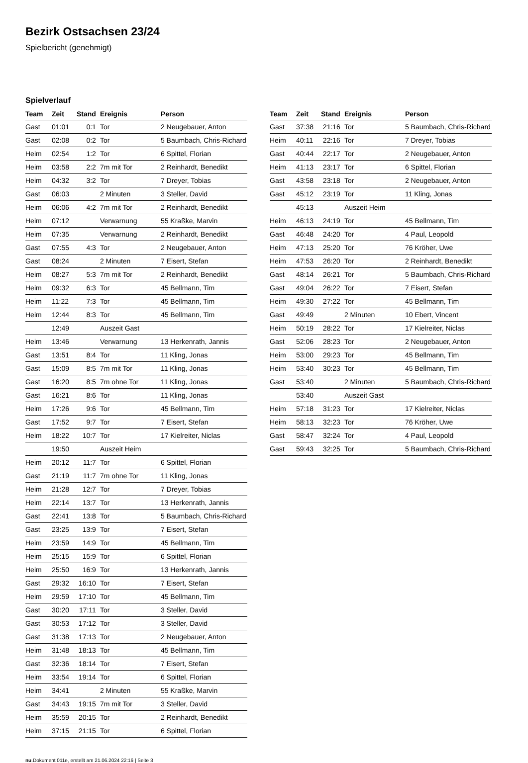Bezirk Ostsachsen 23/24
Spielbericht (genehmigt)
Spielverlauf
| Team | Zeit | Stand | Ereignis | Person |
| --- | --- | --- | --- | --- |
| Gast | 01:01 | 0:1 | Tor | 2 Neugebauer, Anton |
| Gast | 02:08 | 0:2 | Tor | 5 Baumbach, Chris-Richard |
| Heim | 02:54 | 1:2 | Tor | 6 Spittel, Florian |
| Heim | 03:58 | 2:2 | 7m mit Tor | 2 Reinhardt, Benedikt |
| Heim | 04:32 | 3:2 | Tor | 7 Dreyer, Tobias |
| Gast | 06:03 | | 2 Minuten | 3 Steller, David |
| Heim | 06:06 | 4:2 | 7m mit Tor | 2 Reinhardt, Benedikt |
| Heim | 07:12 | | Verwarnung | 55 Kraßke, Marvin |
| Heim | 07:35 | | Verwarnung | 2 Reinhardt, Benedikt |
| Gast | 07:55 | 4:3 | Tor | 2 Neugebauer, Anton |
| Gast | 08:24 | | 2 Minuten | 7 Eisert, Stefan |
| Heim | 08:27 | 5:3 | 7m mit Tor | 2 Reinhardt, Benedikt |
| Heim | 09:32 | 6:3 | Tor | 45 Bellmann, Tim |
| Heim | 11:22 | 7:3 | Tor | 45 Bellmann, Tim |
| Heim | 12:44 | 8:3 | Tor | 45 Bellmann, Tim |
| | 12:49 | | Auszeit Gast | |
| Heim | 13:46 | | Verwarnung | 13 Herkenrath, Jannis |
| Gast | 13:51 | 8:4 | Tor | 11 Kling, Jonas |
| Gast | 15:09 | 8:5 | 7m mit Tor | 11 Kling, Jonas |
| Gast | 16:20 | 8:5 | 7m ohne Tor | 11 Kling, Jonas |
| Gast | 16:21 | 8:6 | Tor | 11 Kling, Jonas |
| Heim | 17:26 | 9:6 | Tor | 45 Bellmann, Tim |
| Gast | 17:52 | 9:7 | Tor | 7 Eisert, Stefan |
| Heim | 18:22 | 10:7 | Tor | 17 Kielreiter, Niclas |
| | 19:50 | | Auszeit Heim | |
| Heim | 20:12 | 11:7 | Tor | 6 Spittel, Florian |
| Gast | 21:19 | 11:7 | 7m ohne Tor | 11 Kling, Jonas |
| Heim | 21:28 | 12:7 | Tor | 7 Dreyer, Tobias |
| Heim | 22:14 | 13:7 | Tor | 13 Herkenrath, Jannis |
| Gast | 22:41 | 13:8 | Tor | 5 Baumbach, Chris-Richard |
| Gast | 23:25 | 13:9 | Tor | 7 Eisert, Stefan |
| Heim | 23:59 | 14:9 | Tor | 45 Bellmann, Tim |
| Heim | 25:15 | 15:9 | Tor | 6 Spittel, Florian |
| Heim | 25:50 | 16:9 | Tor | 13 Herkenrath, Jannis |
| Gast | 29:32 | 16:10 | Tor | 7 Eisert, Stefan |
| Heim | 29:59 | 17:10 | Tor | 45 Bellmann, Tim |
| Gast | 30:20 | 17:11 | Tor | 3 Steller, David |
| Gast | 30:53 | 17:12 | Tor | 3 Steller, David |
| Gast | 31:38 | 17:13 | Tor | 2 Neugebauer, Anton |
| Heim | 31:48 | 18:13 | Tor | 45 Bellmann, Tim |
| Gast | 32:36 | 18:14 | Tor | 7 Eisert, Stefan |
| Heim | 33:54 | 19:14 | Tor | 6 Spittel, Florian |
| Heim | 34:41 | | 2 Minuten | 55 Kraßke, Marvin |
| Gast | 34:43 | 19:15 | 7m mit Tor | 3 Steller, David |
| Heim | 35:59 | 20:15 | Tor | 2 Reinhardt, Benedikt |
| Heim | 37:15 | 21:15 | Tor | 6 Spittel, Florian |
| Team | Zeit | Stand | Ereignis | Person |
| --- | --- | --- | --- | --- |
| Gast | 37:38 | 21:16 | Tor | 5 Baumbach, Chris-Richard |
| Heim | 40:11 | 22:16 | Tor | 7 Dreyer, Tobias |
| Gast | 40:44 | 22:17 | Tor | 2 Neugebauer, Anton |
| Heim | 41:13 | 23:17 | Tor | 6 Spittel, Florian |
| Gast | 43:58 | 23:18 | Tor | 2 Neugebauer, Anton |
| Gast | 45:12 | 23:19 | Tor | 11 Kling, Jonas |
| | 45:13 | | Auszeit Heim | |
| Heim | 46:13 | 24:19 | Tor | 45 Bellmann, Tim |
| Gast | 46:48 | 24:20 | Tor | 4 Paul, Leopold |
| Heim | 47:13 | 25:20 | Tor | 76 Kröher, Uwe |
| Heim | 47:53 | 26:20 | Tor | 2 Reinhardt, Benedikt |
| Gast | 48:14 | 26:21 | Tor | 5 Baumbach, Chris-Richard |
| Gast | 49:04 | 26:22 | Tor | 7 Eisert, Stefan |
| Heim | 49:30 | 27:22 | Tor | 45 Bellmann, Tim |
| Gast | 49:49 | | 2 Minuten | 10 Ebert, Vincent |
| Heim | 50:19 | 28:22 | Tor | 17 Kielreiter, Niclas |
| Gast | 52:06 | 28:23 | Tor | 2 Neugebauer, Anton |
| Heim | 53:00 | 29:23 | Tor | 45 Bellmann, Tim |
| Heim | 53:40 | 30:23 | Tor | 45 Bellmann, Tim |
| Gast | 53:40 | | 2 Minuten | 5 Baumbach, Chris-Richard |
| | 53:40 | | Auszeit Gast | |
| Heim | 57:18 | 31:23 | Tor | 17 Kielreiter, Niclas |
| Heim | 58:13 | 32:23 | Tor | 76 Kröher, Uwe |
| Gast | 58:47 | 32:24 | Tor | 4 Paul, Leopold |
| Gast | 59:43 | 32:25 | Tor | 5 Baumbach, Chris-Richard |
nu.Dokument 011e, erstellt am 21.06.2024 22:16 | Seite 3